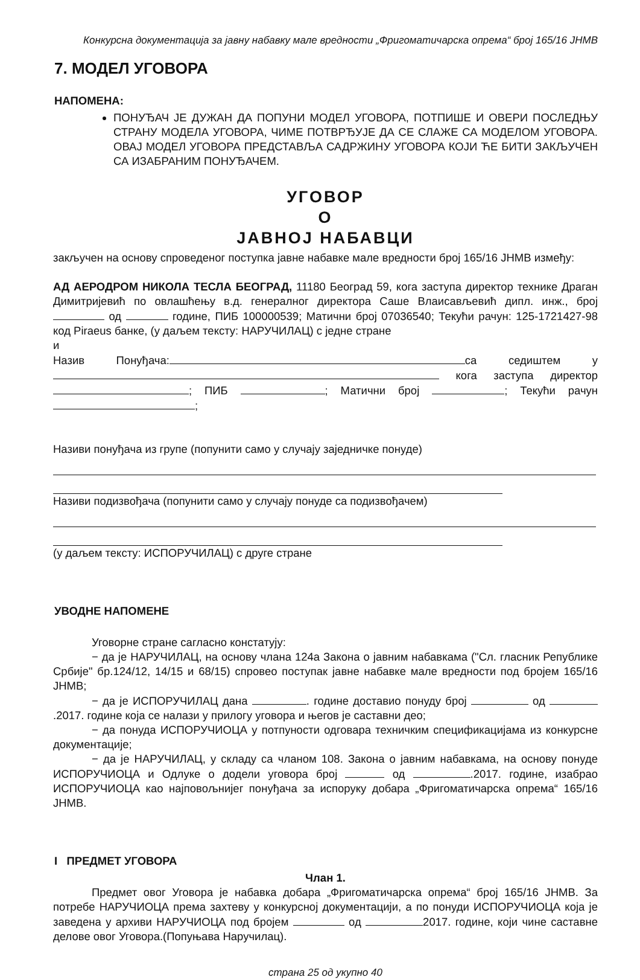Конкурсна документација за јавну набавку мале вредности „Фригоматичарска опрема“ број 165/16 ЈНМВ
7. МОДЕЛ УГОВОРА
НАПОМЕНА:
ПОНУЂАЧ ЈЕ ДУЖАН ДА ПОПУНИ МОДЕЛ УГОВОРА, ПОТПИШЕ И ОВЕРИ ПОСЛЕДЊУ СТРАНУ МОДЕЛА УГОВОРА, ЧИМЕ ПОТВРЂУЈЕ ДА СЕ СЛАЖЕ СА МОДЕЛОМ УГОВОРА. ОВАЈ МОДЕЛ УГОВОРА ПРЕДСТАВЉА САДРЖИНУ УГОВОРА КОЈИ ЋЕ БИТИ ЗАКЉУЧЕН СА ИЗАБРАНИМ ПОНУЂАЧЕМ.
УГОВОР
О
ЈАВНОЈ НАБАВЦИ
закључен на основу спроведеног поступка јавне набавке мале вредности број 165/16 ЈНМВ између:
АД АЕРОДРОМ НИКОЛА ТЕСЛА БЕОГРАД, 11180 Београд 59, кога заступа директор технике Драган Димитријевић по овлашћењу в.д. генералног директора Саше Влаисављевић дипл. инж., број од године, ПИБ 100000539; Матични број 07036540; Текући рачун: 125-1721427-98 код Piraeus банке, (у даљем тексту: НАРУЧИЛАЦ) с једне стране
и
Назив Понуђача: са седиштем у кога заступа директор ; ПИБ ; Матични број ; Текући рачун ;
Називи понуђача из групе (попунити само у случају заједничке понуде)
Називи подизвођача (попунити само у случају понуде са подизвођачем)
(у даљем тексту: ИСПОРУЧИЛАЦ) с друге стране
УВОДНЕ НАПОМЕНЕ
Уговорне стране сагласно констатују:
− да је НАРУЧИЛАЦ, на основу члана 124а Закона о јавним набавкама ("Сл. гласник Републике Србије" бр.124/12, 14/15 и 68/15) спровео поступак јавне набавке мале вредности под бројем 165/16 ЈНМВ;
− да је ИСПОРУЧИЛАЦ дана . године доставио понуду број од .2017. године која се налази у прилогу уговора и његов је саставни део;
− да понуда ИСПОРУЧИОЦА у потпуности одговара техничким спецификацијама из конкурсне документације;
− да је НАРУЧИЛАЦ, у складу са чланом 108. Закона о јавним набавкама, на основу понуде ИСПОРУЧИОЦА и Одлуке о додели уговора број од .2017. године, изабрао ИСПОРУЧИОЦА као најповољнијег понуђача за испоруку добара „Фригоматичарска опрема“ 165/16 ЈНМВ.
I ПРЕДМЕТ УГОВОРА
Члан 1.
Предмет овог Уговора је набавка добара „Фригоматичарска опрема“ број 165/16 ЈНМВ. За потребе НАРУЧИОЦА према захтеву у конкурсној документацији, а по понуди ИСПОРУЧИОЦА која је заведена у архиви НАРУЧИОЦА под бројем од 2017. године, који чине саставне делове овог Уговора.(Попуњава Наручилац).
страна 25 од укупно 40